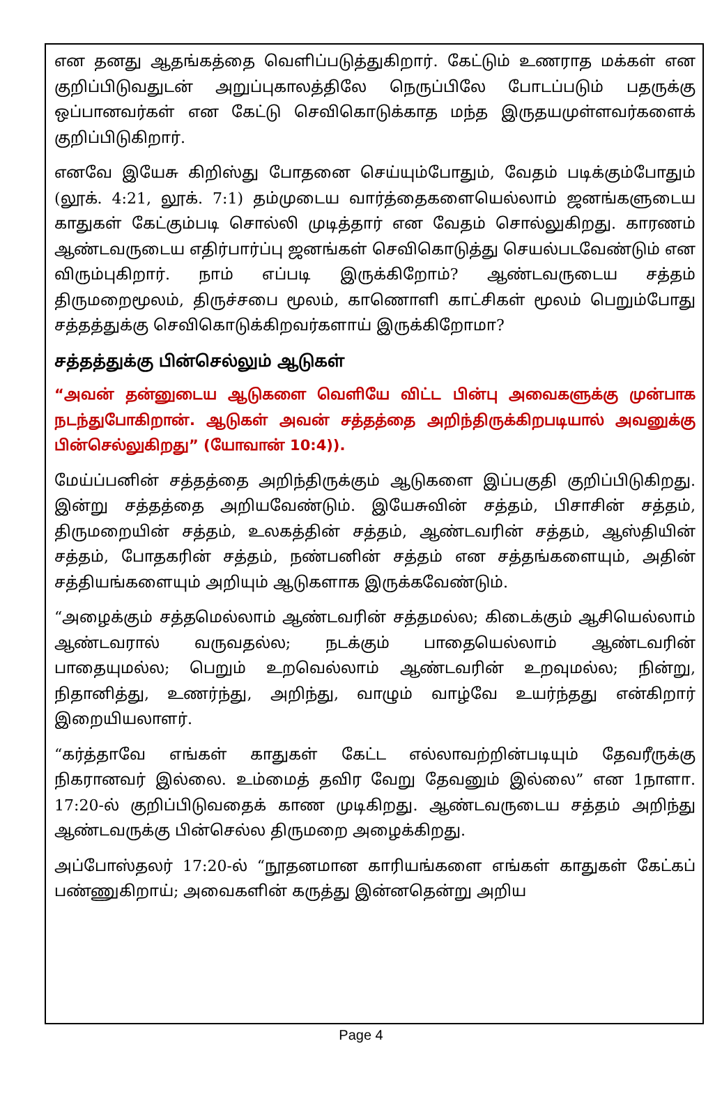என தனது ஆதங்கத்தை வெளிப்படுத்துகிறார். கேட்டும் உணராத மக்கள் என குறிப்பிடுவதுடன் அறுப்புகாலத்திலே நெருப்பிலே போடப்படும் பதருக்கு ஒப்பானவர்கள் என கேட்டு செவிகொடுக்காத மந்த இருதயமுள்ளவர்களைக் குறிப்பிடுகிறார்.
எனவே இயேசு கிறிஸ்து போதனை செய்யும்போதும், வேதம் படிக்கும்போதும் (லூக். 4:21, லூக். 7:1) தம்முடைய வார்த்தைகளையெல்லாம் ஜனங்களுடைய காதுகள் கேட்கும்படி சொல்லி முடித்தார் என வேதம் சொல்லுகிறது. காரணம் ஆண்டவருடைய எதிர்பார்ப்பு ஜனங்கள் செவிகொடுத்து செயல்படவேண்டும் என விரும்புகிறார். நாம் எப்படி இருக்கிறோம்? ஆண்டவருடைய சத்தம் திருமறைமூலம், திருச்சபை மூலம், காணொளி காட்சிகள் மூலம் பெறும்போது சத்தத்துக்கு செவிகொடுக்கிறவர்களாய் இருக்கிறோமா?
சத்தத்துக்கு பின்செல்லும் ஆடுகள்
“அவன் தன்னுடைய ஆடுகளை வெளியே விட்ட பின்பு அவைகளுக்கு முன்பாக நடந்துபோகிறான். ஆடுகள் அவன் சத்தத்தை அறிந்திருக்கிறபடியால் அவனுக்கு பின்செல்லுகிறது” (யோவான் 10:4)).
மேய்ப்பனின் சத்தத்தை அறிந்திருக்கும் ஆடுகளை இப்பகுதி குறிப்பிடுகிறது. இன்று சத்தத்தை அறியவேண்டும். இயேசுவின் சத்தம், பிசாசின் சத்தம், திருமறையின் சத்தம், உலகத்தின் சத்தம், ஆண்டவரின் சத்தம், ஆஸ்தியின் சத்தம், போதகரின் சத்தம், நண்பனின் சத்தம் என சத்தங்களையும், அதின் சத்தியங்களையும் அறியும் ஆடுகளாக இருக்கவேண்டும்.
“அழைக்கும் சத்தமெல்லாம் ஆண்டவரின் சத்தமல்ல; கிடைக்கும் ஆசியெல்லாம் ஆண்டவரால் வருவதல்ல; நடக்கும் பாதையெல்லாம் ஆண்டவரின் பாதையுமல்ல; பெறும் உறவெல்லாம் ஆண்டவரின் உறவுமல்ல; நின்று, நிதானித்து, உணர்ந்து, அறிந்து, வாழும் வாழ்வே உயர்ந்தது என்கிறார் இறையியலாளர்.
“கர்த்தாவே எங்கள் காதுகள் கேட்ட எல்லாவற்றின்படியும் தேவரீருக்கு நிகரானவர் இல்லை. உம்மைத் தவிர வேறு தேவனும் இல்லை” என 1நாளா. 17:20-ல் குறிப்பிடுவதைக் காண முடிகிறது. ஆண்டவருடைய சத்தம் அறிந்து ஆண்டவருக்கு பின்செல்ல திருமறை அழைக்கிறது.
அப்போஸ்தலர் 17:20-ல் “நூதனமான காரியங்களை எங்கள் காதுகள் கேட்கப் பண்ணுகிறாய்; அவைகளின் கருத்து இன்னதென்று அறிய
Page 4